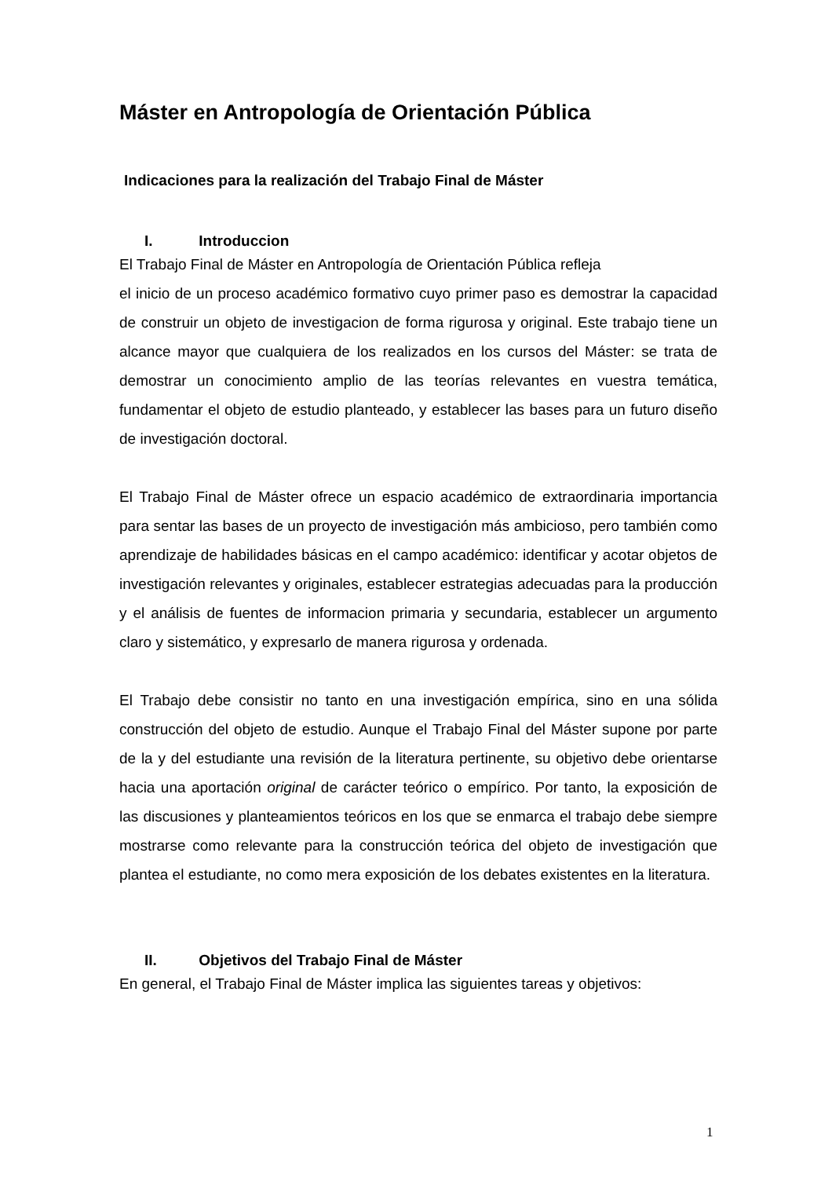Máster en Antropología de Orientación Pública
Indicaciones para la realización del Trabajo Final de Máster
I. Introduccion
El Trabajo Final de Máster en Antropología de Orientación Pública refleja
el inicio de un proceso académico formativo cuyo primer paso es demostrar la capacidad de construir un objeto de investigacion de forma rigurosa y original. Este trabajo tiene un alcance mayor que cualquiera de los realizados en los cursos del Máster: se trata de demostrar un conocimiento amplio de las teorías relevantes en vuestra temática, fundamentar el objeto de estudio planteado, y establecer las bases para un futuro diseño de investigación doctoral.
El Trabajo Final de Máster ofrece un espacio académico de extraordinaria importancia para sentar las bases de un proyecto de investigación más ambicioso, pero también como aprendizaje de habilidades básicas en el campo académico: identificar y acotar objetos de investigación relevantes y originales, establecer estrategias adecuadas para la producción y el análisis de fuentes de informacion primaria y secundaria, establecer un argumento claro y sistemático, y expresarlo de manera rigurosa y ordenada.
El Trabajo debe consistir no tanto en una investigación empírica, sino en una sólida construcción del objeto de estudio. Aunque el Trabajo Final del Máster supone por parte de la y del estudiante una revisión de la literatura pertinente, su objetivo debe orientarse hacia una aportación original de carácter teórico o empírico. Por tanto, la exposición de las discusiones y planteamientos teóricos en los que se enmarca el trabajo debe siempre mostrarse como relevante para la construcción teórica del objeto de investigación que plantea el estudiante, no como mera exposición de los debates existentes en la literatura.
II. Objetivos del Trabajo Final de Máster
En general, el Trabajo Final de Máster implica las siguientes tareas y objetivos:
1